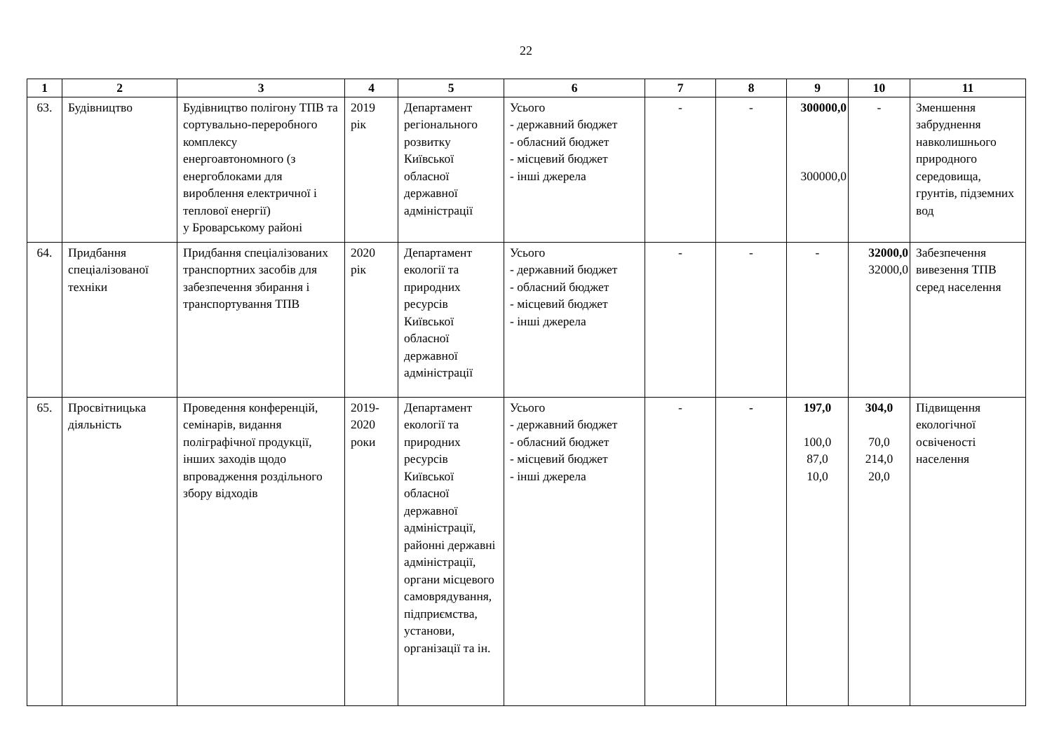22
| 1 | 2 | 3 | 4 | 5 | 6 | 7 | 8 | 9 | 10 | 11 |
| --- | --- | --- | --- | --- | --- | --- | --- | --- | --- | --- |
| 63. | Будівництво | Будівництво полігону ТПВ та сортувально-переробного комплексу енергоавтономного (з енергоблоками для вироблення електричної і теплової енергії) у Броварському районі | 2019 рік | Департамент регіонального розвитку Київської обласної державної адміністрації | Усього - державний бюджет - обласний бюджет - місцевий бюджет - інші джерела | - | - | 300000,0 300000,0 | - | Зменшення забруднення навколишнього природного середовища, грунтів, підземних вод |
| 64. | Придбання спеціалізованої техніки | Придбання спеціалізованих транспортних засобів для забезпечення збирання і транспортування ТПВ | 2020 рік | Департамент екології та природних ресурсів Київської обласної державної адміністрації | Усього - державний бюджет - обласний бюджет - місцевий бюджет - інші джерела | - | - | - | 32000,0 32000,0 | Забезпечення вивезення ТПВ серед населення |
| 65. | Просвітницька діяльність | Проведення конференцій, семінарів, видання поліграфічної продукції, інших заходів щодо впровадження роздільного збору відходів | 2019-2020 роки | Департамент екології та природних ресурсів Київської обласної державної адміністрації, районні державні адміністрації, органи місцевого самоврядування, підприємства, установи, організації та ін. | Усього - державний бюджет - обласний бюджет - місцевий бюджет - інші джерела | - | - | 197,0 100,0 87,0 10,0 | 304,0 70,0 214,0 20,0 | Підвищення екологічної освіченості населення |